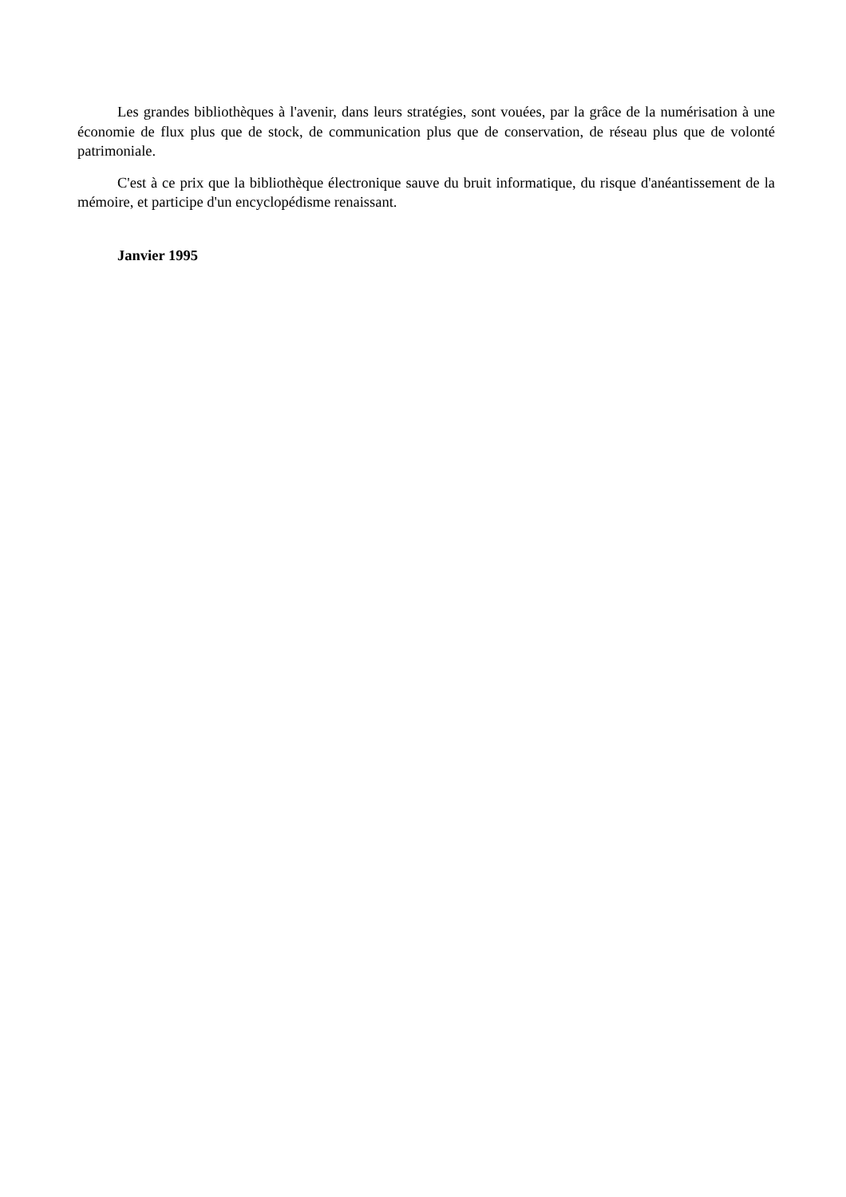Les grandes bibliothèques à l'avenir, dans leurs stratégies, sont vouées, par la grâce de la numérisation à une économie de flux plus que de stock, de communication plus que de conservation, de réseau plus que de volonté patrimoniale.
C'est à ce prix que la bibliothèque électronique sauve du bruit informatique, du risque d'anéantissement de la mémoire, et participe d'un encyclopédisme renaissant.
Janvier 1995